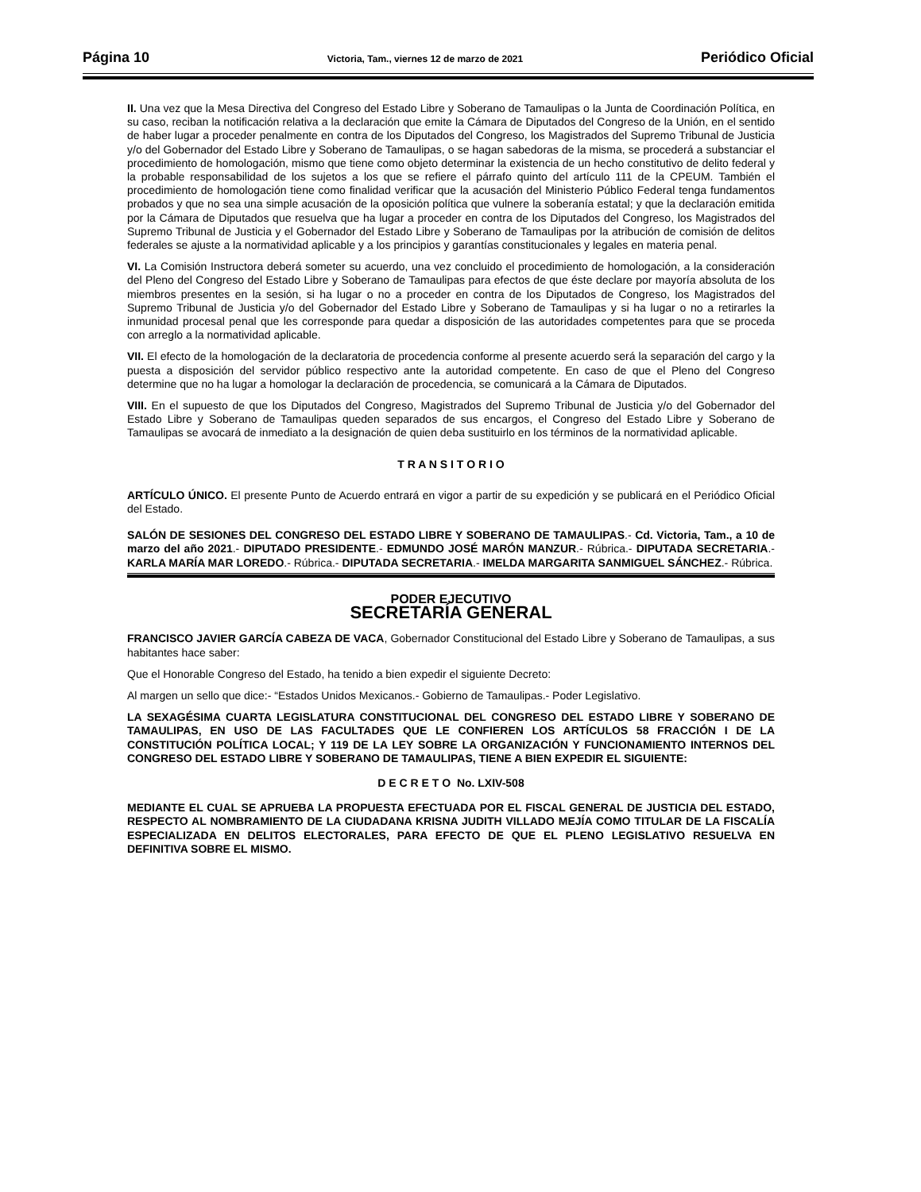Página 10 Victoria, Tam., viernes 12 de marzo de 2021 Periódico Oficial
II. Una vez que la Mesa Directiva del Congreso del Estado Libre y Soberano de Tamaulipas o la Junta de Coordinación Política, en su caso, reciban la notificación relativa a la declaración que emite la Cámara de Diputados del Congreso de la Unión, en el sentido de haber lugar a proceder penalmente en contra de los Diputados del Congreso, los Magistrados del Supremo Tribunal de Justicia y/o del Gobernador del Estado Libre y Soberano de Tamaulipas, o se hagan sabedoras de la misma, se procederá a substanciar el procedimiento de homologación, mismo que tiene como objeto determinar la existencia de un hecho constitutivo de delito federal y la probable responsabilidad de los sujetos a los que se refiere el párrafo quinto del artículo 111 de la CPEUM. También el procedimiento de homologación tiene como finalidad verificar que la acusación del Ministerio Público Federal tenga fundamentos probados y que no sea una simple acusación de la oposición política que vulnere la soberanía estatal; y que la declaración emitida por la Cámara de Diputados que resuelva que ha lugar a proceder en contra de los Diputados del Congreso, los Magistrados del Supremo Tribunal de Justicia y el Gobernador del Estado Libre y Soberano de Tamaulipas por la atribución de comisión de delitos federales se ajuste a la normatividad aplicable y a los principios y garantías constitucionales y legales en materia penal.
VI. La Comisión Instructora deberá someter su acuerdo, una vez concluido el procedimiento de homologación, a la consideración del Pleno del Congreso del Estado Libre y Soberano de Tamaulipas para efectos de que éste declare por mayoría absoluta de los miembros presentes en la sesión, si ha lugar o no a proceder en contra de los Diputados de Congreso, los Magistrados del Supremo Tribunal de Justicia y/o del Gobernador del Estado Libre y Soberano de Tamaulipas y si ha lugar o no a retirarles la inmunidad procesal penal que les corresponde para quedar a disposición de las autoridades competentes para que se proceda con arreglo a la normatividad aplicable.
VII. El efecto de la homologación de la declaratoria de procedencia conforme al presente acuerdo será la separación del cargo y la puesta a disposición del servidor público respectivo ante la autoridad competente. En caso de que el Pleno del Congreso determine que no ha lugar a homologar la declaración de procedencia, se comunicará a la Cámara de Diputados.
VIII. En el supuesto de que los Diputados del Congreso, Magistrados del Supremo Tribunal de Justicia y/o del Gobernador del Estado Libre y Soberano de Tamaulipas queden separados de sus encargos, el Congreso del Estado Libre y Soberano de Tamaulipas se avocará de inmediato a la designación de quien deba sustituirlo en los términos de la normatividad aplicable.
T R A N S I T O R I O
ARTÍCULO ÚNICO. El presente Punto de Acuerdo entrará en vigor a partir de su expedición y se publicará en el Periódico Oficial del Estado.
SALÓN DE SESIONES DEL CONGRESO DEL ESTADO LIBRE Y SOBERANO DE TAMAULIPAS.- Cd. Victoria, Tam., a 10 de marzo del año 2021.- DIPUTADO PRESIDENTE.- EDMUNDO JOSÉ MARÓN MANZUR.- Rúbrica.- DIPUTADA SECRETARIA.- KARLA MARÍA MAR LOREDO.- Rúbrica.- DIPUTADA SECRETARIA.- IMELDA MARGARITA SANMIGUEL SÁNCHEZ.- Rúbrica.
PODER EJECUTIVO
SECRETARÍA GENERAL
FRANCISCO JAVIER GARCÍA CABEZA DE VACA, Gobernador Constitucional del Estado Libre y Soberano de Tamaulipas, a sus habitantes hace saber:
Que el Honorable Congreso del Estado, ha tenido a bien expedir el siguiente Decreto:
Al margen un sello que dice:- “Estados Unidos Mexicanos.- Gobierno de Tamaulipas.- Poder Legislativo.
LA SEXAGÉSIMA CUARTA LEGISLATURA CONSTITUCIONAL DEL CONGRESO DEL ESTADO LIBRE Y SOBERANO DE TAMAULIPAS, EN USO DE LAS FACULTADES QUE LE CONFIEREN LOS ARTÍCULOS 58 FRACCIÓN I DE LA CONSTITUCIÓN POLÍTICA LOCAL; Y 119 DE LA LEY SOBRE LA ORGANIZACIÓN Y FUNCIONAMIENTO INTERNOS DEL CONGRESO DEL ESTADO LIBRE Y SOBERANO DE TAMAULIPAS, TIENE A BIEN EXPEDIR EL SIGUIENTE:
D E C R E T O No. LXIV-508
MEDIANTE EL CUAL SE APRUEBA LA PROPUESTA EFECTUADA POR EL FISCAL GENERAL DE JUSTICIA DEL ESTADO, RESPECTO AL NOMBRAMIENTO DE LA CIUDADANA KRISNA JUDITH VILLADO MEJÍA COMO TITULAR DE LA FISCALÍA ESPECIALIZADA EN DELITOS ELECTORALES, PARA EFECTO DE QUE EL PLENO LEGISLATIVO RESUELVA EN DEFINITIVA SOBRE EL MISMO.